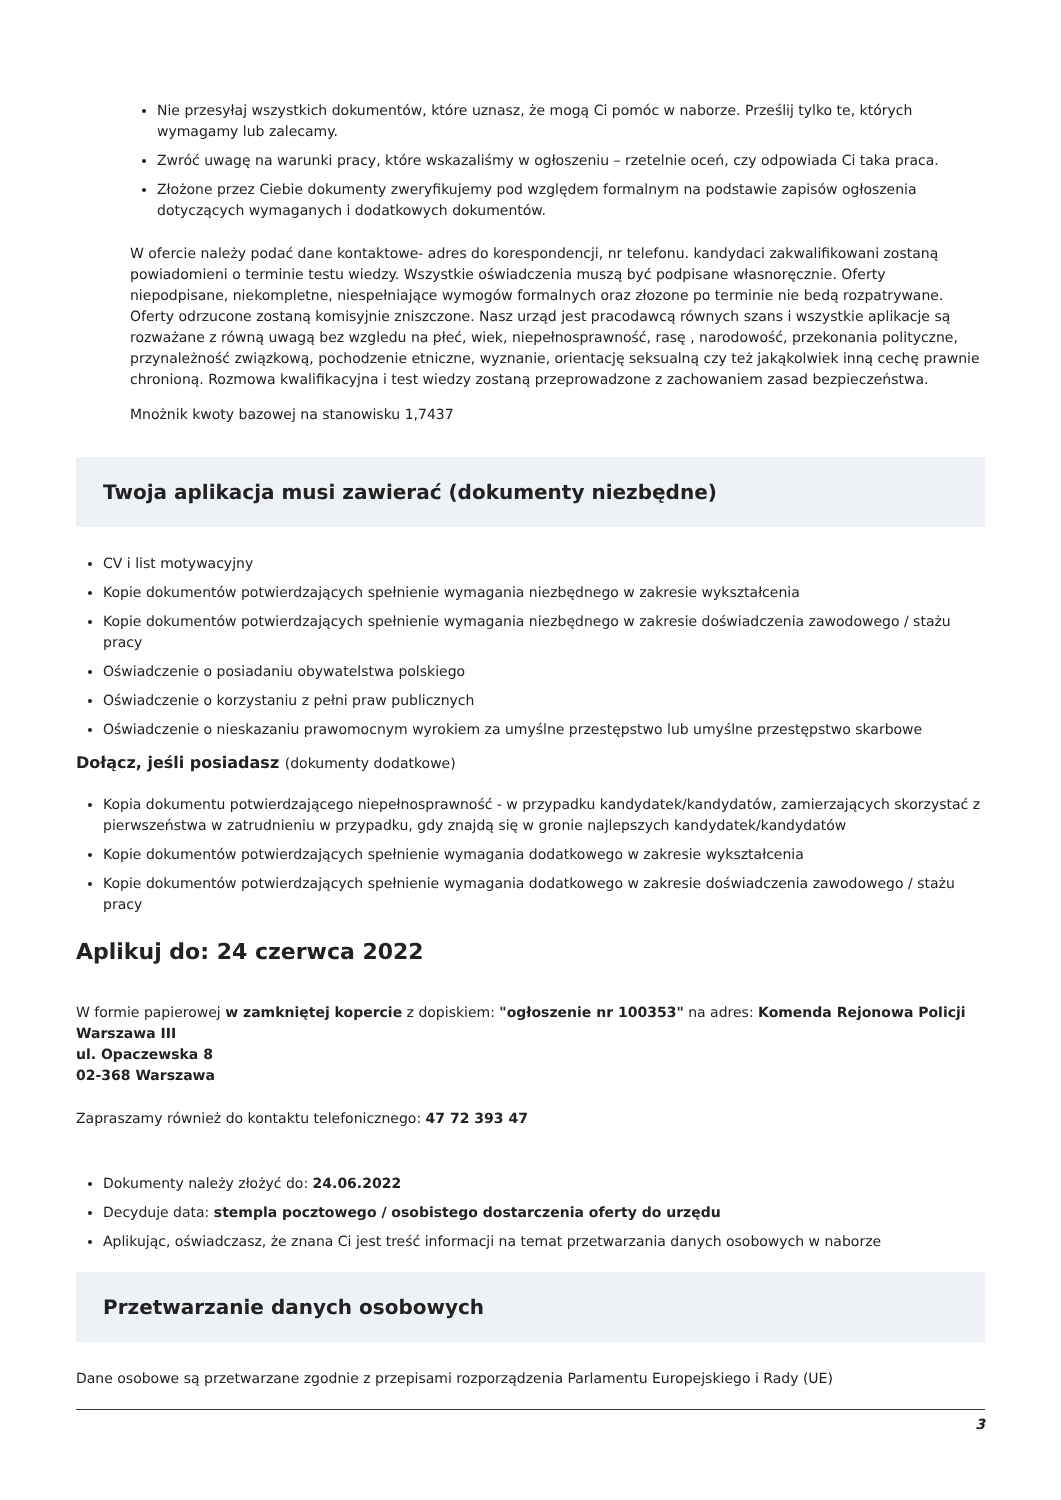Nie przesyłaj wszystkich dokumentów, które uznasz, że mogą Ci pomóc w naborze. Prześlij tylko te, których wymagamy lub zalecamy.
Zwróć uwagę na warunki pracy, które wskazaliśmy w ogłoszeniu – rzetelnie oceń, czy odpowiada Ci taka praca.
Złożone przez Ciebie dokumenty zweryfikujemy pod względem formalnym na podstawie zapisów ogłoszenia dotyczących wymaganych i dodatkowych dokumentów.
W ofercie należy podać dane kontaktowe- adres do korespondencji, nr telefonu. kandydaci zakwalifikowani zostaną powiadomieni o terminie testu wiedzy. Wszystkie oświadczenia muszą być podpisane własnoręcznie. Oferty niepodpisane, niekompletne, niespełniające wymogów formalnych oraz złozone po terminie nie bedą rozpatrywane. Oferty odrzucone zostaną komisyjnie zniszczone. Nasz urząd jest pracodawcą równych szans i wszystkie aplikacje są rozważane z równą uwagą bez wzgledu na płeć, wiek, niepełnosprawność, rasę , narodowość, przekonania polityczne, przynależność związkową, pochodzenie etniczne, wyznanie, orientację seksualną czy też jakąkolwiek inną cechę prawnie chronioną. Rozmowa kwalifikacyjna i test wiedzy zostaną przeprowadzone z zachowaniem zasad bezpieczeństwa.
Mnożnik kwoty bazowej na stanowisku 1,7437
Twoja aplikacja musi zawierać (dokumenty niezbędne)
CV i list motywacyjny
Kopie dokumentów potwierdzających spełnienie wymagania niezbędnego w zakresie wykształcenia
Kopie dokumentów potwierdzających spełnienie wymagania niezbędnego w zakresie doświadczenia zawodowego / stażu pracy
Oświadczenie o posiadaniu obywatelstwa polskiego
Oświadczenie o korzystaniu z pełni praw publicznych
Oświadczenie o nieskazaniu prawomocnym wyrokiem za umyślne przestępstwo lub umyślne przestępstwo skarbowe
Dołącz, jeśli posiadasz (dokumenty dodatkowe)
Kopia dokumentu potwierdzającego niepełnosprawność - w przypadku kandydatek/kandydatów, zamierzających skorzystać z pierwszeństwa w zatrudnieniu w przypadku, gdy znajdą się w gronie najlepszych kandydatek/kandydatów
Kopie dokumentów potwierdzających spełnienie wymagania dodatkowego w zakresie wykształcenia
Kopie dokumentów potwierdzających spełnienie wymagania dodatkowego w zakresie doświadczenia zawodowego / stażu pracy
Aplikuj do: 24 czerwca 2022
W formie papierowej w zamkniętej kopercie z dopiskiem: "ogłoszenie nr 100353" na adres: Komenda Rejonowa Policji Warszawa III
ul. Opaczewska 8
02-368 Warszawa
Zapraszamy również do kontaktu telefonicznego: 47 72 393 47
Dokumenty należy złożyć do: 24.06.2022
Decyduje data: stempla pocztowego / osobistego dostarczenia oferty do urzędu
Aplikując, oświadczasz, że znana Ci jest treść informacji na temat przetwarzania danych osobowych w naborze
Przetwarzanie danych osobowych
Dane osobowe są przetwarzane zgodnie z przepisami rozporządzenia Parlamentu Europejskiego i Rady (UE)
3